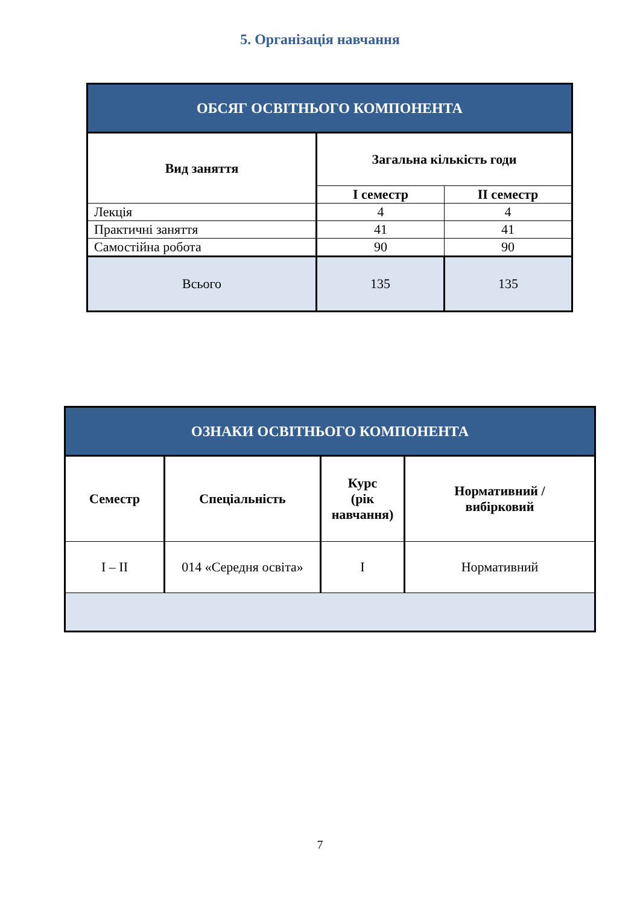5. Організація навчання
| ОБСЯГ ОСВІТНЬОГО КОМПОНЕНТА | | |
| --- | --- | --- |
| Вид заняття | Загальна кількість годи | |
| | І семестр | ІІ семестр |
| Лекція | 4 | 4 |
| Практичні заняття | 41 | 41 |
| Самостійна робота | 90 | 90 |
| Всього | 135 | 135 |
| ОЗНАКИ ОСВІТНЬОГО КОМПОНЕНТА | | | |
| --- | --- | --- | --- |
| Семестр | Спеціальність | Курс (рік навчання) | Нормативний / вибірковий |
| І – ІІ | 014 «Середня освіта» | І | Нормативний |
7